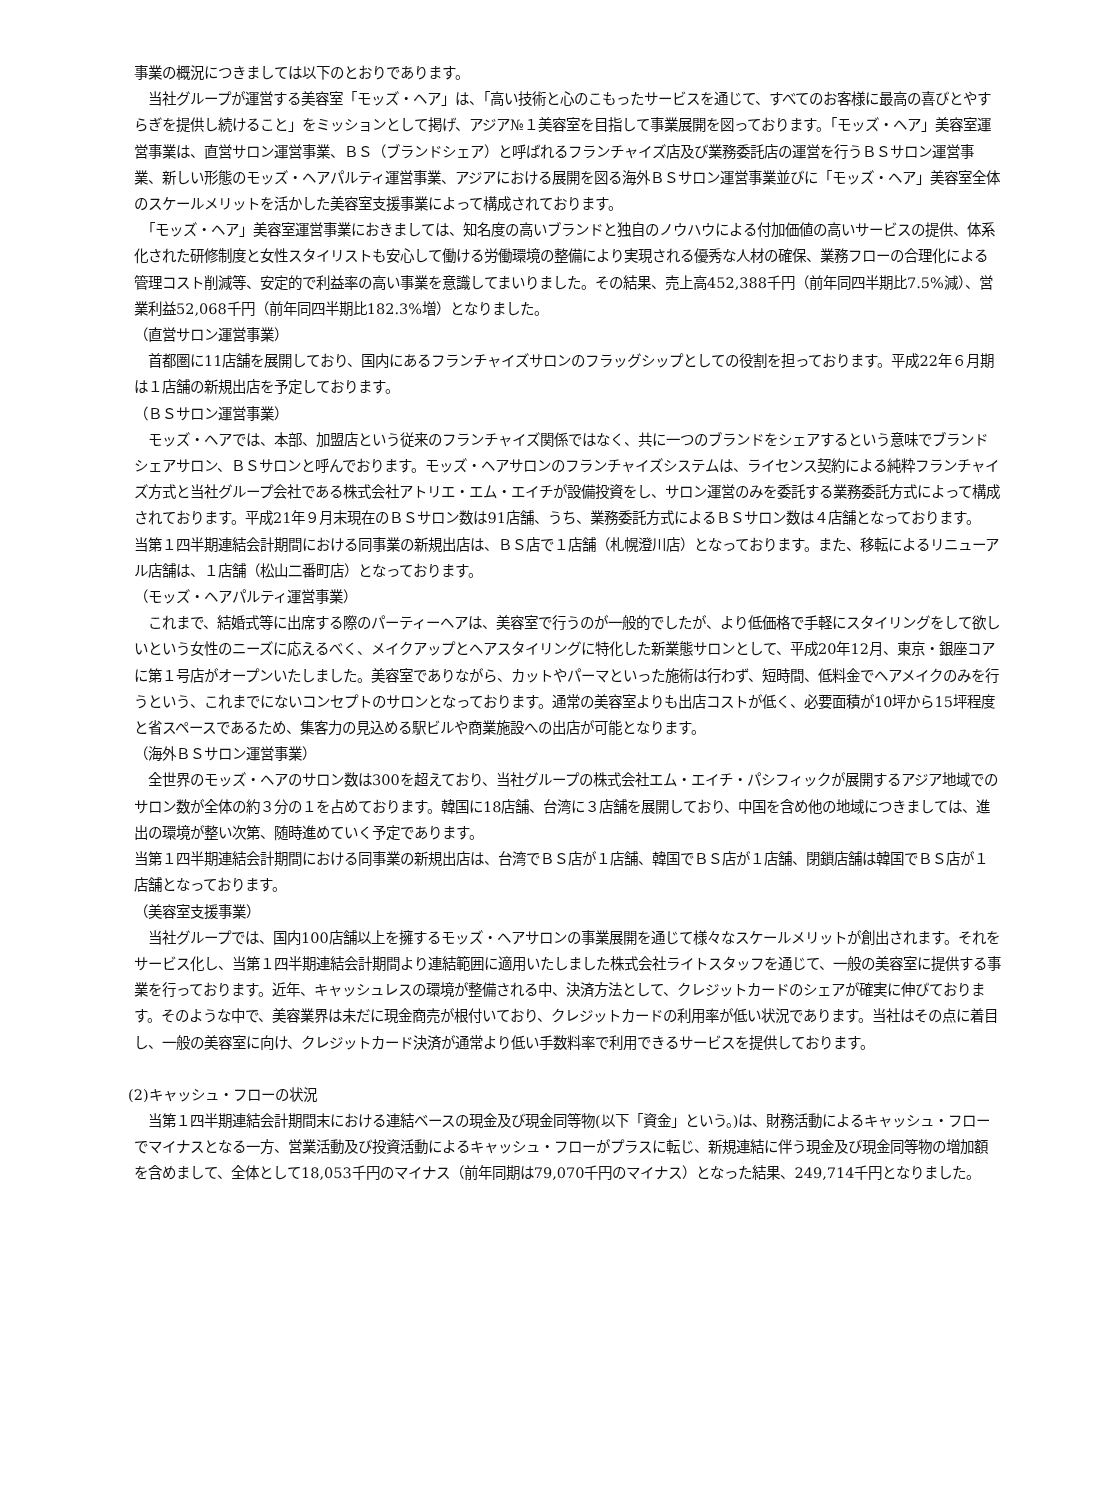事業の概況につきましては以下のとおりであります。
　当社グループが運営する美容室「モッズ・ヘア」は、「高い技術と心のこもったサービスを通じて、すべてのお客様に最高の喜びとやすらぎを提供し続けること」をミッションとして掲げ、アジア№１美容室を目指して事業展開を図っております。「モッズ・ヘア」美容室運営事業は、直営サロン運営事業、ＢＳ（ブランドシェア）と呼ばれるフランチャイズ店及び業務委託店の運営を行うＢＳサロン運営事業、新しい形態のモッズ・ヘアパルティ運営事業、アジアにおける展開を図る海外ＢＳサロン運営事業並びに「モッズ・ヘア」美容室全体のスケールメリットを活かした美容室支援事業によって構成されております。
　「モッズ・ヘア」美容室運営事業におきましては、知名度の高いブランドと独自のノウハウによる付加価値の高いサービスの提供、体系化された研修制度と女性スタイリストも安心して働ける労働環境の整備により実現される優秀な人材の確保、業務フローの合理化による管理コスト削減等、安定的で利益率の高い事業を意識してまいりました。その結果、売上高452,388千円（前年同四半期比7.5%減）、営業利益52,068千円（前年同四半期比182.3%増）となりました。
（直営サロン運営事業）
　首都圏に11店舗を展開しており、国内にあるフランチャイズサロンのフラッグシップとしての役割を担っております。平成22年６月期は１店舗の新規出店を予定しております。
（ＢＳサロン運営事業）
　モッズ・ヘアでは、本部、加盟店という従来のフランチャイズ関係ではなく、共に一つのブランドをシェアするという意味でブランドシェアサロン、ＢＳサロンと呼んでおります。モッズ・ヘアサロンのフランチャイズシステムは、ライセンス契約による純粋フランチャイズ方式と当社グループ会社である株式会社アトリエ・エム・エイチが設備投資をし、サロン運営のみを委託する業務委託方式によって構成されております。平成21年９月末現在のＢＳサロン数は91店舗、うち、業務委託方式によるＢＳサロン数は４店舗となっております。
当第１四半期連結会計期間における同事業の新規出店は、ＢＳ店で１店舗（札幌澄川店）となっております。また、移転によるリニューアル店舗は、１店舗（松山二番町店）となっております。
（モッズ・ヘアパルティ運営事業）
　これまで、結婚式等に出席する際のパーティーヘアは、美容室で行うのが一般的でしたが、より低価格で手軽にスタイリングをして欲しいという女性のニーズに応えるべく、メイクアップとヘアスタイリングに特化した新業態サロンとして、平成20年12月、東京・銀座コアに第１号店がオープンいたしました。美容室でありながら、カットやパーマといった施術は行わず、短時間、低料金でヘアメイクのみを行うという、これまでにないコンセプトのサロンとなっております。通常の美容室よりも出店コストが低く、必要面積が10坪から15坪程度と省スペースであるため、集客力の見込める駅ビルや商業施設への出店が可能となります。
（海外ＢＳサロン運営事業）
　全世界のモッズ・ヘアのサロン数は300を超えており、当社グループの株式会社エム・エイチ・パシフィックが展開するアジア地域でのサロン数が全体の約３分の１を占めております。韓国に18店舗、台湾に３店舗を展開しており、中国を含め他の地域につきましては、進出の環境が整い次第、随時進めていく予定であります。
当第１四半期連結会計期間における同事業の新規出店は、台湾でＢＳ店が１店舗、韓国でＢＳ店が１店舗、閉鎖店舗は韓国でＢＳ店が１店舗となっております。
（美容室支援事業）
　当社グループでは、国内100店舗以上を擁するモッズ・ヘアサロンの事業展開を通じて様々なスケールメリットが創出されます。それをサービス化し、当第１四半期連結会計期間より連結範囲に適用いたしました株式会社ライトスタッフを通じて、一般の美容室に提供する事業を行っております。近年、キャッシュレスの環境が整備される中、決済方法として、クレジットカードのシェアが確実に伸びております。そのような中で、美容業界は未だに現金商売が根付いており、クレジットカードの利用率が低い状況であります。当社はその点に着目し、一般の美容室に向け、クレジットカード決済が通常より低い手数料率で利用できるサービスを提供しております。
(2)キャッシュ・フローの状況
　当第１四半期連結会計期間末における連結ベースの現金及び現金同等物(以下「資金」という。)は、財務活動によるキャッシュ・フローでマイナスとなる一方、営業活動及び投資活動によるキャッシュ・フローがプラスに転じ、新規連結に伴う現金及び現金同等物の増加額を含めまして、全体として18,053千円のマイナス（前年同期は79,070千円のマイナス）となった結果、249,714千円となりました。